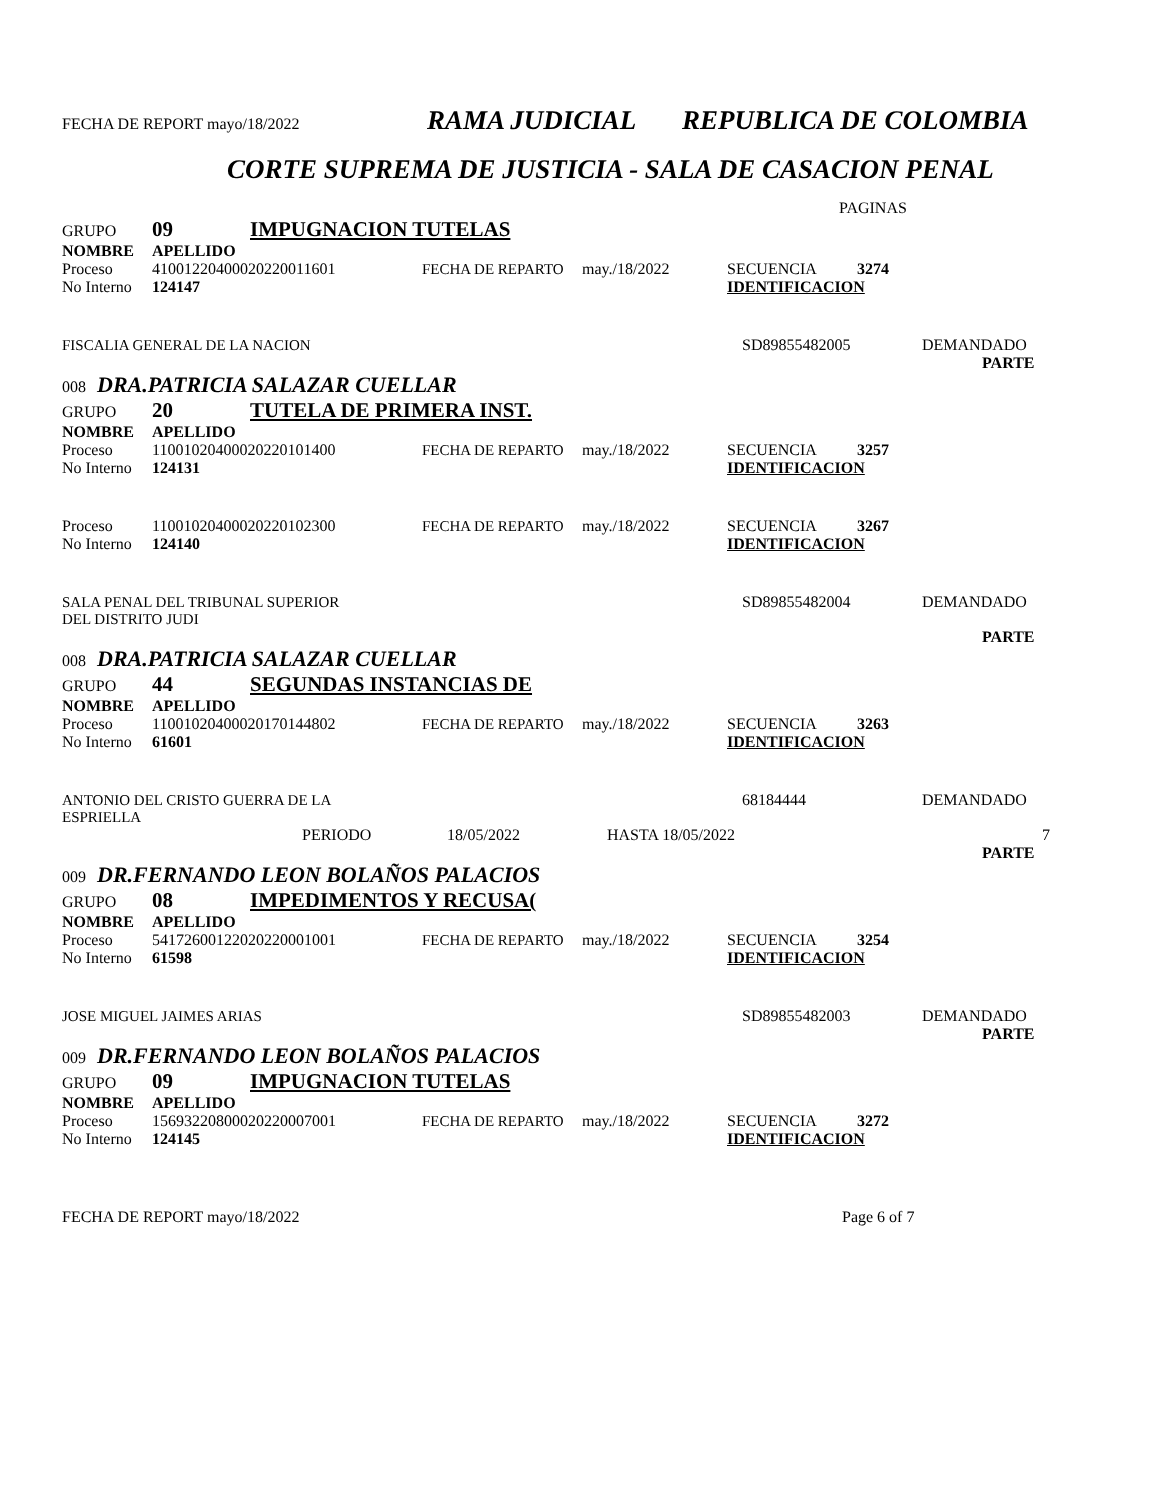FECHA DE REPORT mayo/18/2022 RAMA JUDICIAL REPUBLICA DE COLOMBIA
CORTE SUPREMA DE JUSTICIA - SALA DE CASACION PENAL
PAGINAS
GRUPO 09 IMPUGNACION TUTELAS
NOMBRE APELLIDO
Proceso 41001220400020220011601 FECHA DE REPARTO may./18/2022 SECUENCIA 3274
No Interno 124147 IDENTIFICACION
FISCALIA GENERAL DE LA NACION SD89855482005 DEMANDADO
PARTE
008 DRA.PATRICIA SALAZAR CUELLAR
GRUPO 20 TUTELA DE PRIMERA INST.
NOMBRE APELLIDO
Proceso 11001020400020220101400 FECHA DE REPARTO may./18/2022 SECUENCIA 3257
No Interno 124131 IDENTIFICACION
Proceso 11001020400020220102300 FECHA DE REPARTO may./18/2022 SECUENCIA 3267
No Interno 124140 IDENTIFICACION
SALA PENAL DEL TRIBUNAL SUPERIOR
DEL DISTRITO JUDI SD89855482004 DEMANDADO
PARTE
008 DRA.PATRICIA SALAZAR CUELLAR
GRUPO 44 SEGUNDAS INSTANCIAS DE
NOMBRE APELLIDO
Proceso 11001020400020170144802 FECHA DE REPARTO may./18/2022 SECUENCIA 3263
No Interno 61601 IDENTIFICACION
ANTONIO DEL CRISTO GUERRA DE LA
ESPRIELLA 68184444 DEMANDADO
PERIODO 18/05/2022 HASTA 18/05/2022 7
PARTE
009 DR.FERNANDO LEON BOLAÑOS PALACIOS
GRUPO 08 IMPEDIMENTOS Y RECUSA(
NOMBRE APELLIDO
Proceso 54172600122020220001001 FECHA DE REPARTO may./18/2022 SECUENCIA 3254
No Interno 61598 IDENTIFICACION
JOSE MIGUEL JAIMES ARIAS SD89855482003 DEMANDADO
PARTE
009 DR.FERNANDO LEON BOLAÑOS PALACIOS
GRUPO 09 IMPUGNACION TUTELAS
NOMBRE APELLIDO
Proceso 15693220800020220007001 FECHA DE REPARTO may./18/2022 SECUENCIA 3272
No Interno 124145 IDENTIFICACION
FECHA DE REPORT mayo/18/2022 Page 6 of 7